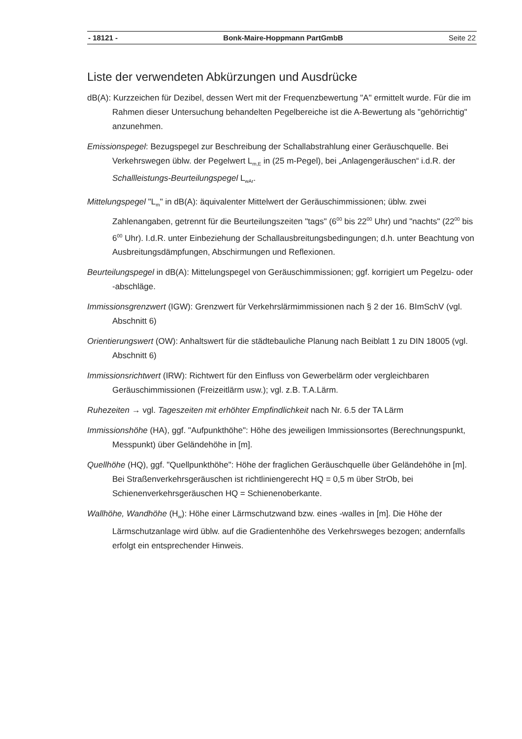- 18121 - Bonk-Maire-Hoppmann PartGmbB Seite 22
Liste der verwendeten Abkürzungen und Ausdrücke
dB(A): Kurzzeichen für Dezibel, dessen Wert mit der Frequenzbewertung "A" ermittelt wurde. Für die im Rahmen dieser Untersuchung behandelten Pegelbereiche ist die A-Bewertung als "gehörrichtig" anzunehmen.
Emissionspegel: Bezugspegel zur Beschreibung der Schallabstrahlung einer Geräusch­quelle. Bei Verkehrswegen üblw. der Pegelwert L<sub>m,E</sub> in (25 m-Pegel), bei „Anlagen­geräuschen“ i.d.R. der Schallleistungs-Beurteilungspegel L<sub>wAr</sub>.
Mittelungspegel "L<sub>m</sub>" in dB(A): äquivalenter Mittelwert der Geräuschimmissionen; üblw. zwei Zahlenangaben, getrennt für die Beurteilungszeiten "tags" (6<sup>00</sup> bis 22<sup>00</sup> Uhr) und "nachts" (22<sup>00</sup> bis 6<sup>00</sup> Uhr). I.d.R. unter Einbeziehung der Schallausbreitungsbe­dingungen; d.h. unter Beachtung von Ausbreitungsdämpfungen, Abschirmungen und Reflexionen.
Beurteilungspegel in dB(A): Mittelungspegel von Geräuschimmissionen; ggf. korrigiert um Pegelzu- oder -abschläge.
Immissionsgrenzwert (IGW): Grenzwert für Verkehrslärmimmissionen nach § 2 der 16. BImSchV (vgl. Abschnitt 6)
Orientierungswert (OW): Anhaltswert für die städtebauliche Planung nach Beiblatt 1 zu DIN 18005 (vgl. Abschnitt 6)
Immissionsrichtwert (IRW): Richtwert für den Einfluss von Gewerbelärm oder vergleich­baren Geräuschimmissionen (Freizeitlärm usw.); vgl. z.B. T.A.Lärm.
Ruhezeiten → vgl. Tageszeiten mit erhöhter Empfindlichkeit nach Nr. 6.5 der TA Lärm
Immissionshöhe (HA), ggf. "Aufpunkthöhe": Höhe des jeweiligen Immissionsortes (Be­rechnungspunkt, Messpunkt) über Geländehöhe in [m].
Quellhöhe (HQ), ggf. "Quellpunkthöhe": Höhe der fraglichen Geräuschquelle über Gelän­dehöhe in [m]. Bei Straßenverkehrsgeräuschen ist richtliniengerecht HQ = 0,5 m über StrOb, bei Schienenverkehrsgeräuschen HQ = Schienenoberkante.
Wallhöhe, Wandhöhe (H<sub>w</sub>): Höhe einer Lärmschutzwand bzw. eines -walles in [m]. Die Höhe der Lärmschutzanlage wird üblw. auf die Gradientenhöhe des Verkehrsweges bezogen; andernfalls erfolgt ein entsprechender Hinweis.